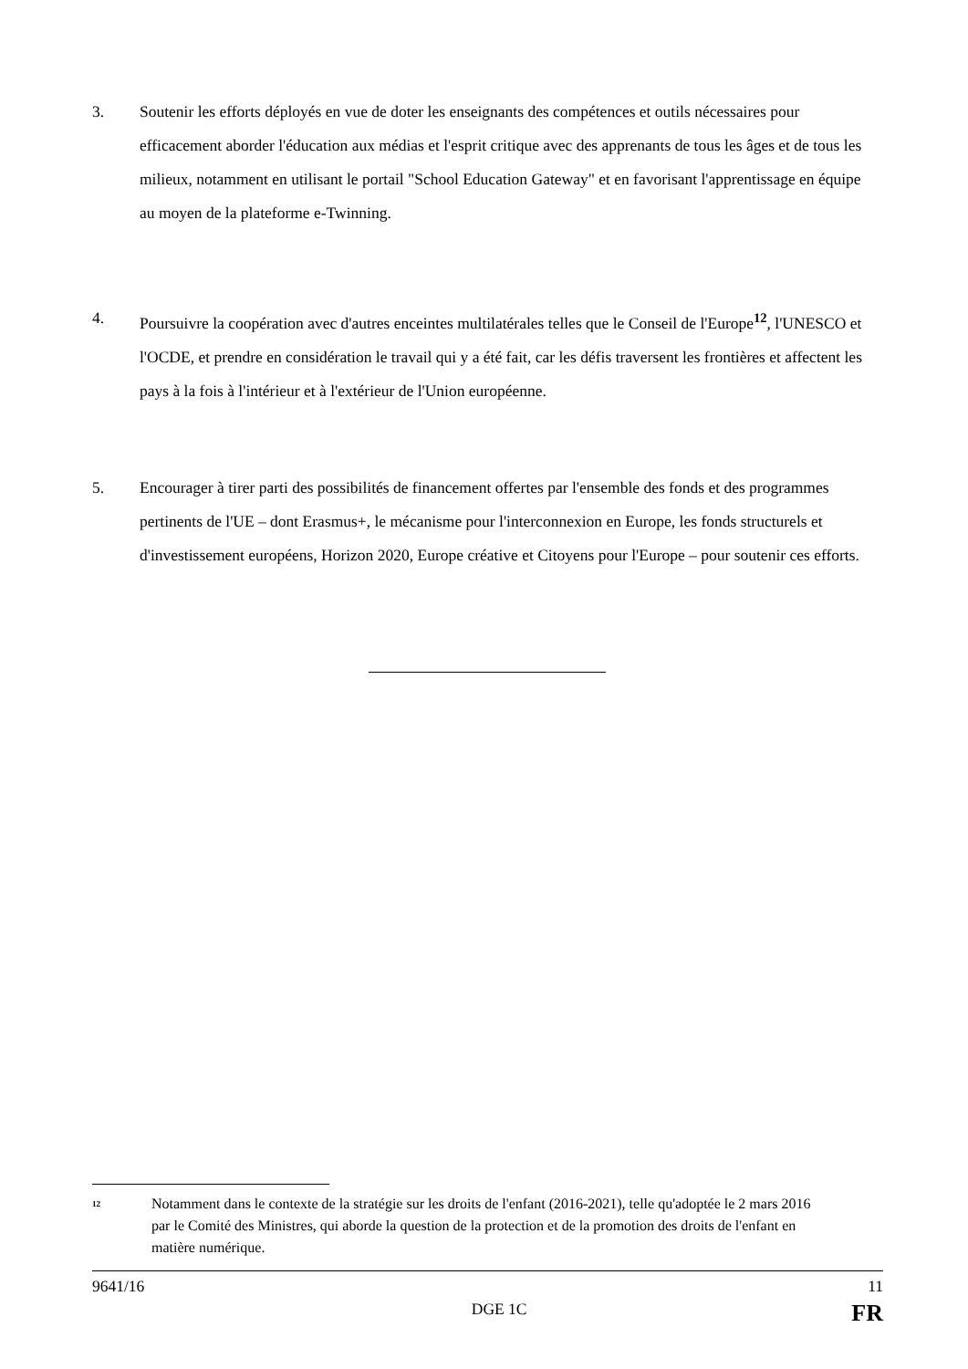3. Soutenir les efforts déployés en vue de doter les enseignants des compétences et outils nécessaires pour efficacement aborder l'éducation aux médias et l'esprit critique avec des apprenants de tous les âges et de tous les milieux, notamment en utilisant le portail "School Education Gateway" et en favorisant l'apprentissage en équipe au moyen de la plateforme e-Twinning.
4. Poursuivre la coopération avec d'autres enceintes multilatérales telles que le Conseil de l'Europe<sup>12</sup>, l'UNESCO et l'OCDE, et prendre en considération le travail qui y a été fait, car les défis traversent les frontières et affectent les pays à la fois à l'intérieur et à l'extérieur de l'Union européenne.
5. Encourager à tirer parti des possibilités de financement offertes par l'ensemble des fonds et des programmes pertinents de l'UE – dont Erasmus+, le mécanisme pour l'interconnexion en Europe, les fonds structurels et d'investissement européens, Horizon 2020, Europe créative et Citoyens pour l'Europe – pour soutenir ces efforts.
<sup>12</sup>
Notamment dans le contexte de la stratégie sur les droits de l'enfant (2016-2021), telle qu'adoptée le 2 mars 2016 par le Comité des Ministres, qui aborde la question de la protection et de la promotion des droits de l'enfant en matière numérique.
9641/16 11
DGE 1C FR